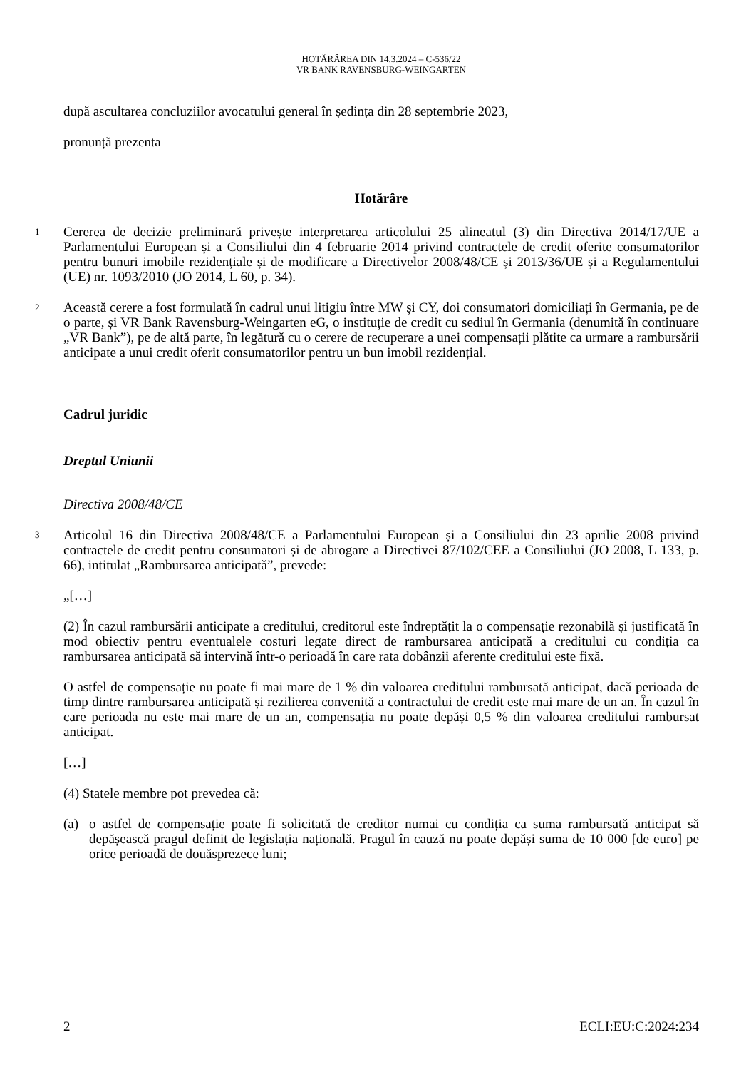HOTĂRÂREA DIN 14.3.2024 – C-536/22
VR BANK RAVENSBURG-WEINGARTEN
după ascultarea concluziilor avocatului general în ședința din 28 septembrie 2023,
pronunță prezenta
Hotărâre
1
Cererea de decizie preliminară privește interpretarea articolului 25 alineatul (3) din Directiva 2014/17/UE a Parlamentului European și a Consiliului din 4 februarie 2014 privind contractele de credit oferite consumatorilor pentru bunuri imobile rezidențiale și de modificare a Directivelor 2008/48/CE și 2013/36/UE și a Regulamentului (UE) nr. 1093/2010 (JO 2014, L 60, p. 34).
2
Această cerere a fost formulată în cadrul unui litigiu între MW și CY, doi consumatori domiciliați în Germania, pe de o parte, și VR Bank Ravensburg-Weingarten eG, o instituție de credit cu sediul în Germania (denumită în continuare „VR Bank”), pe de altă parte, în legătură cu o cerere de recuperare a unei compensații plătite ca urmare a rambursării anticipate a unui credit oferit consumatorilor pentru un bun imobil rezidențial.
Cadrul juridic
Dreptul Uniunii
Directiva 2008/48/CE
3
Articolul 16 din Directiva 2008/48/CE a Parlamentului European și a Consiliului din 23 aprilie 2008 privind contractele de credit pentru consumatori și de abrogare a Directivei 87/102/CEE a Consiliului (JO 2008, L 133, p. 66), intitulat „Rambursarea anticipată”, prevede:
„[…]
(2) În cazul rambursării anticipate a creditului, creditorul este îndreptățit la o compensație rezonabilă și justificată în mod obiectiv pentru eventualele costuri legate direct de rambursarea anticipată a creditului cu condiția ca rambursarea anticipată să intervină într-o perioadă în care rata dobânzii aferente creditului este fixă.
O astfel de compensație nu poate fi mai mare de 1 % din valoarea creditului rambursată anticipat, dacă perioada de timp dintre rambursarea anticipată și rezilierea convenită a contractului de credit este mai mare de un an. În cazul în care perioada nu este mai mare de un an, compensația nu poate depăși 0,5 % din valoarea creditului rambursat anticipat.
[…]
(4) Statele membre pot prevedea că:
(a) o astfel de compensație poate fi solicitată de creditor numai cu condiția ca suma rambursată anticipat să depășească pragul definit de legislația națională. Pragul în cauză nu poate depăși suma de 10 000 [de euro] pe orice perioadă de douăsprezece luni;
2 ECLI:EU:C:2024:234